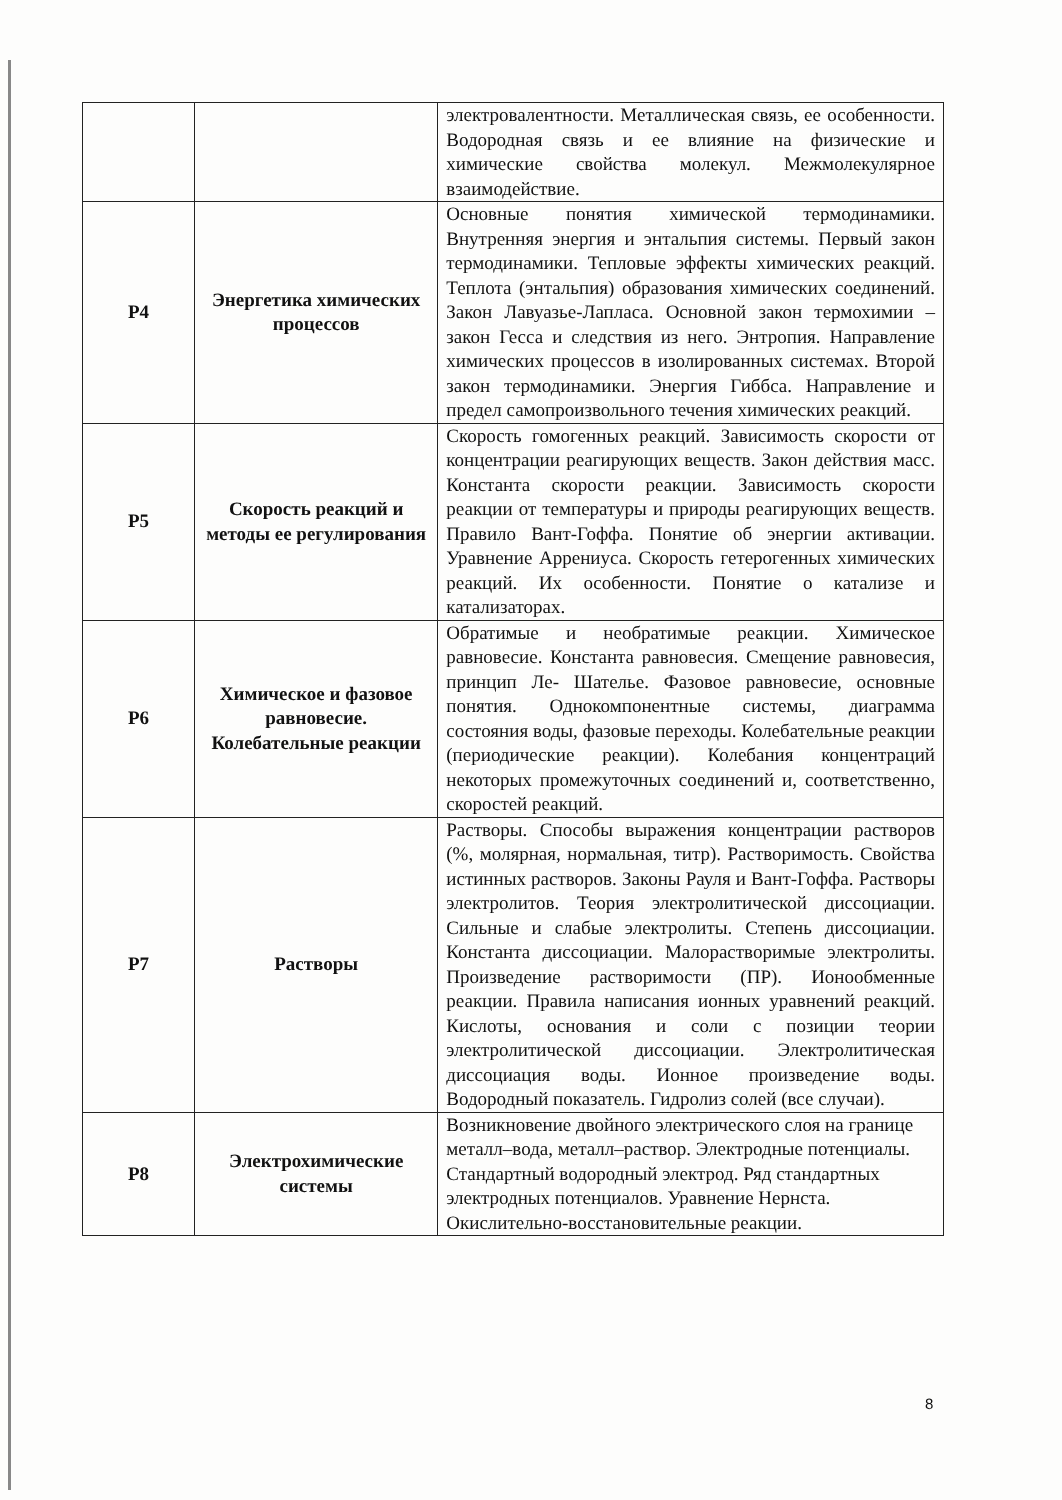| | | электровалентности. Металлическая связь, ее особенности. Водородная связь и ее влияние на физические и химические свойства молекул. Межмолекулярное взаимодействие. |
| Р4 | Энергетика химических процессов | Основные понятия химической термодинамики. Внутренняя энергия и энтальпия системы. Первый закон термодинамики. Тепловые эффекты химических реакций. Теплота (энтальпия) образования химических соединений. Закон Лавуазье-Лапласа. Основной закон термохимии – закон Гесса и следствия из него. Энтропия. Направление химических процессов в изолированных системах. Второй закон термодинамики. Энергия Гиббса. Направление и предел самопроизвольного течения химических реакций. |
| Р5 | Скорость реакций и методы ее регулирования | Скорость гомогенных реакций. Зависимость скорости от концентрации реагирующих веществ. Закон действия масс. Константа скорости реакции. Зависимость скорости реакции от температуры и природы реагирующих веществ. Правило Вант-Гоффа. Понятие об энергии активации. Уравнение Аррениуса. Скорость гетерогенных химических реакций. Их особенности. Понятие о катализе и катализаторах. |
| Р6 | Химическое и фазовое равновесие. Колебательные реакции | Обратимые и необратимые реакции. Химическое равновесие. Константа равновесия. Смещение равновесия, принцип Ле- Шателье. Фазовое равновесие, основные понятия. Однокомпонентные системы, диаграмма состояния воды, фазовые переходы. Колебательные реакции (периодические реакции). Колебания концентраций некоторых промежуточных соединений и, соответственно, скоростей реакций. |
| Р7 | Растворы | Растворы. Способы выражения концентрации растворов (%, молярная, нормальная, титр). Растворимость. Свойства истинных растворов. Законы Рауля и Вант-Гоффа. Растворы электролитов. Теория электролитической диссоциации. Сильные и слабые электролиты. Степень диссоциации. Константа диссоциации. Малорастворимые электролиты. Произведение растворимости (ПР). Ионообменные реакции. Правила написания ионных уравнений реакций. Кислоты, основания и соли с позиции теории электролитической диссоциации. Электролитическая диссоциация воды. Ионное произведение воды. Водородный показатель. Гидролиз солей (все случаи). |
| Р8 | Электрохимические системы | Возникновение двойного электрического слоя на границе металл–вода, металл–раствор. Электродные потенциалы. Стандартный водородный электрод. Ряд стандартных электродных потенциалов. Уравнение Нернста. Окислительно-восстановительные реакции. |
8